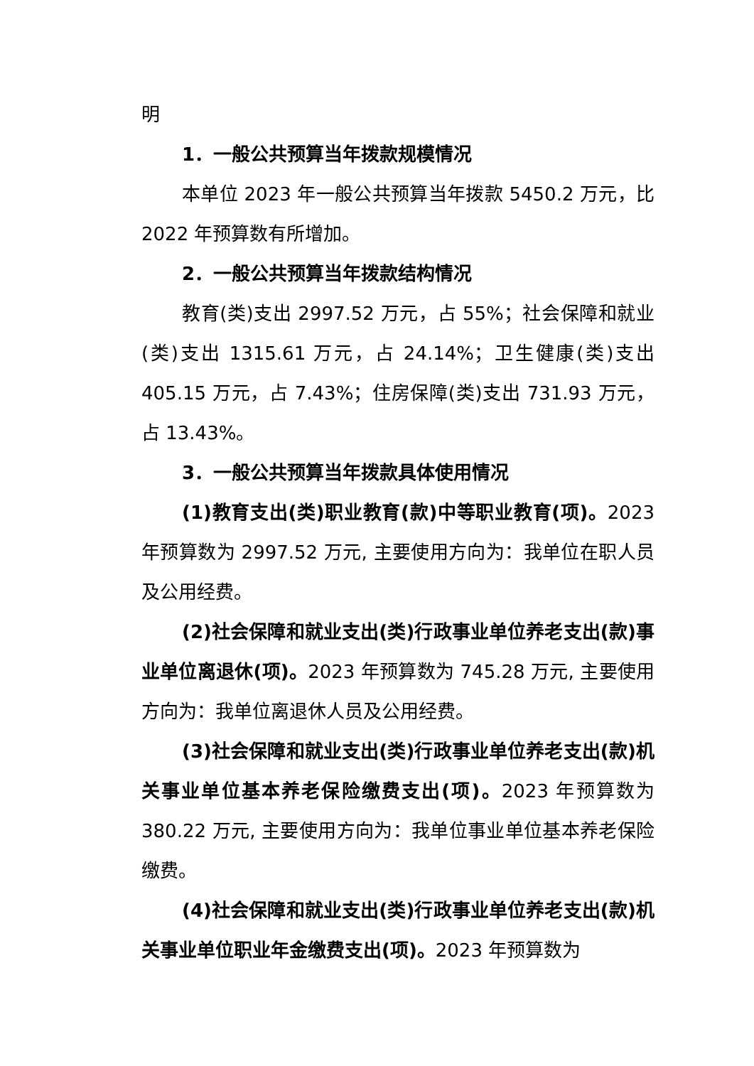明
1．一般公共预算当年拨款规模情况
本单位 2023 年一般公共预算当年拨款 5450.2 万元，比 2022 年预算数有所增加。
2．一般公共预算当年拨款结构情况
教育(类)支出 2997.52 万元，占 55%；社会保障和就业(类)支出 1315.61 万元，占 24.14%；卫生健康(类)支出 405.15 万元，占 7.43%；住房保障(类)支出 731.93 万元，占 13.43%。
3．一般公共预算当年拨款具体使用情况
(1)教育支出(类)职业教育(款)中等职业教育(项)。2023 年预算数为 2997.52 万元, 主要使用方向为：我单位在职人员及公用经费。
(2)社会保障和就业支出(类)行政事业单位养老支出(款)事业单位离退休(项)。2023 年预算数为 745.28 万元, 主要使用方向为：我单位离退休人员及公用经费。
(3)社会保障和就业支出(类)行政事业单位养老支出(款)机关事业单位基本养老保险缴费支出(项)。2023 年预算数为 380.22 万元, 主要使用方向为：我单位事业单位基本养老保险缴费。
(4)社会保障和就业支出(类)行政事业单位养老支出(款)机关事业单位职业年金缴费支出(项)。2023 年预算数为